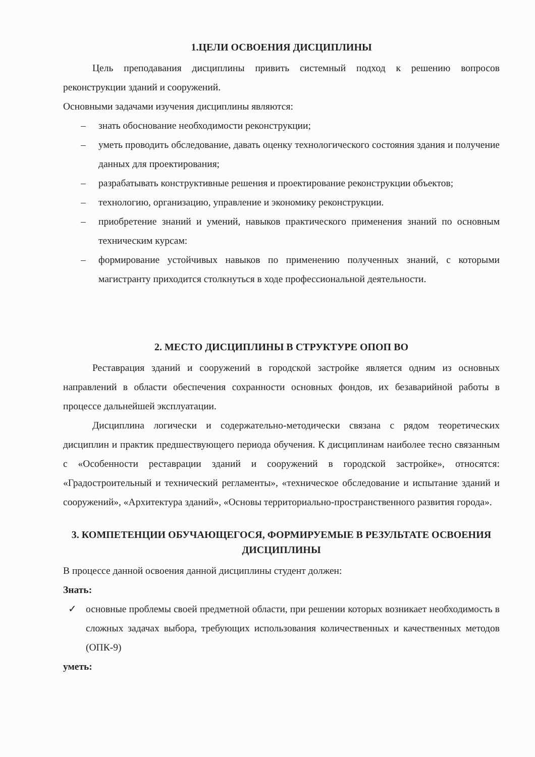1.ЦЕЛИ ОСВОЕНИЯ ДИСЦИПЛИНЫ
Цель преподавания дисциплины привить системный подход к решению вопросов реконструкции зданий и сооружений.
Основными задачами изучения дисциплины являются:
– знать обоснование необходимости реконструкции;
– уметь проводить обследование, давать оценку технологического состояния здания и получение данных для проектирования;
– разрабатывать конструктивные решения и проектирование реконструкции объектов;
– технологию, организацию, управление и экономику реконструкции.
– приобретение знаний и умений, навыков практического применения знаний по основным техническим курсам:
– формирование устойчивых навыков по применению полученных знаний, с которыми магистранту приходится столкнуться в ходе профессиональной деятельности.
2. МЕСТО ДИСЦИПЛИНЫ В СТРУКТУРЕ ОПОП ВО
Реставрация зданий и сооружений в городской застройке является одним из основных направлений в области обеспечения сохранности основных фондов, их безаварийной работы в процессе дальнейшей эксплуатации.
Дисциплина логически и содержательно-методически связана с рядом теоретических дисциплин и практик предшествующего периода обучения. К дисциплинам наиболее тесно связанным с «Особенности реставрации зданий и сооружений в городской застройке», относятся: «Градостроительный и технический регламенты», «техническое обследование и испытание зданий и сооружений», «Архитектура зданий», «Основы территориально-пространственного развития города».
3. КОМПЕТЕНЦИИ ОБУЧАЮЩЕГОСЯ, ФОРМИРУЕМЫЕ В РЕЗУЛЬТАТЕ ОСВОЕНИЯ ДИСЦИПЛИНЫ
В процессе данной освоения данной дисциплины студент должен:
Знать:
✓ основные проблемы своей предметной области, при решении которых возникает необходимость в сложных задачах выбора, требующих использования количественных и качественных методов (ОПК-9)
уметь: